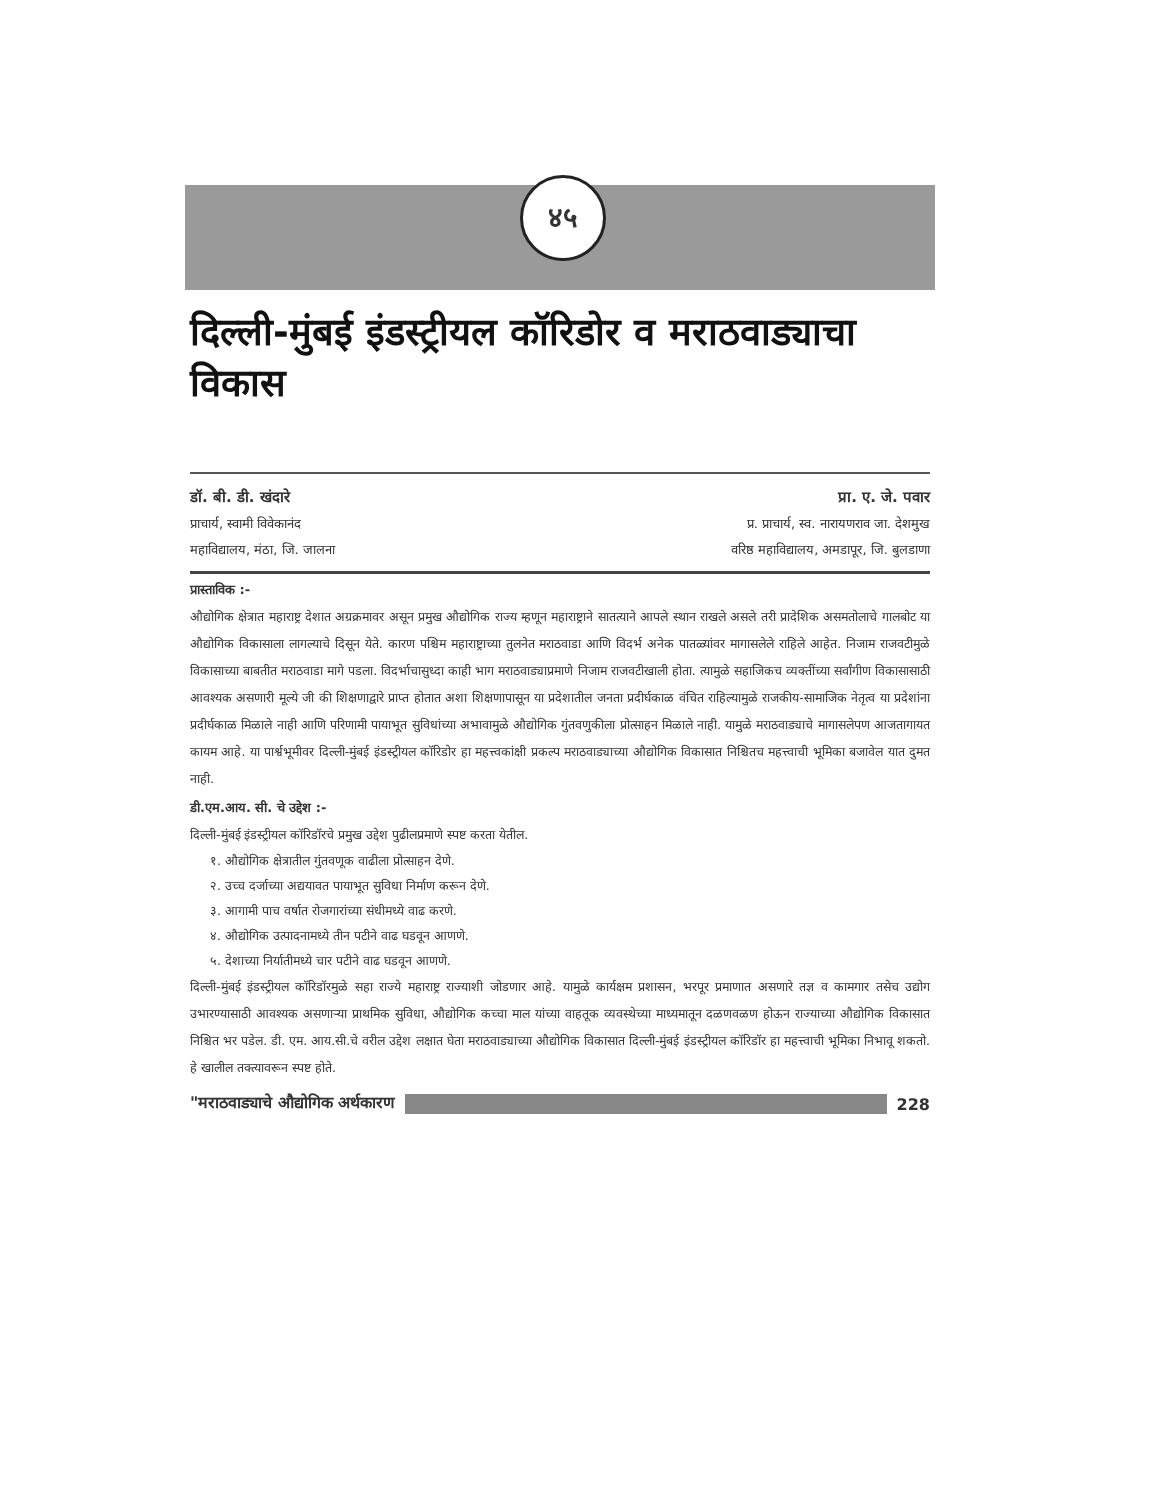४५
दिल्ली-मुंबई इंडस्ट्रीयल कॉरिडोर व मराठवाड्याचा विकास
डॉ. बी. डी. खंदारे
प्राचार्य, स्वामी विवेकानंद
महाविद्यालय, मंठा, जि. जालना
प्रा. ए. जे. पवार
प्र. प्राचार्य, स्व. नारायणराव जा. देशमुख
वरिष्ठ महाविद्यालय, अमडापूर, जि. बुलडाणा
प्रास्ताविक :-
औद्योगिक क्षेत्रात महाराष्ट्र देशात अग्रक्रमावर असून प्रमुख औद्योगिक राज्य म्हणून महाराष्ट्राने सातत्याने आपले स्थान राखले असले तरी प्रादेशिक असमतोलाचे गालबोट या औद्योगिक विकासाला लागल्याचे दिसून येते. कारण पश्चिम महाराष्ट्राच्या तुलनेत मराठवाडा आणि विदर्भ अनेक पातळ्यांवर मागासलेले राहिले आहेत. निजाम राजवटीमुळे विकासाच्या बाबतीत मराठवाडा मागे पडला. विदर्भाचासुध्दा काही भाग मराठवाड्याप्रमाणे निजाम राजवटीखाली होता. त्यामुळे सहाजिकच व्यक्तींच्या सर्वांगीण विकासासाठी आवश्यक असणारी मूल्ये जी की शिक्षणाद्वारे प्राप्त होतात अशा शिक्षणापासून या प्रदेशातील जनता प्रदीर्घकाळ वंचित राहिल्यामुळे राजकीय-सामाजिक नेतृत्व या प्रदेशांना प्रदीर्घकाळ मिळाले नाही आणि परिणामी पायाभूत सुविधांच्या अभावामुळे औद्योगिक गुंतवणुकीला प्रोत्साहन मिळाले नाही. यामुळे मराठवाड्याचे मागासलेपण आजतागायत कायम आहे. या पार्श्वभूमीवर दिल्ली-मुंबई इंडस्ट्रीयल कॉरिडोर हा महत्त्वकांक्षी प्रकल्प मराठवाड्याच्या औद्योगिक विकासात निश्चितच महत्त्वाची भूमिका बजावेल यात दुमत नाही.
डी.एम.आय. सी. चे उद्देश :-
दिल्ली-मुंबई इंडस्ट्रीयल कॉरिडॉरचे प्रमुख उद्देश पुढीलप्रमाणे स्पष्ट करता येतील.
१. औद्योगिक क्षेत्रातील गुंतवणूक वाढीला प्रोत्साहन देणे.
२. उच्च दर्जाच्या अद्ययावत पायाभूत सुविधा निर्माण करून देणे.
३. आगामी पाच वर्षात रोजगारांच्या संधीमध्ये वाढ करणे.
४. औद्योगिक उत्पादनामध्ये तीन पटीने वाढ घडवून आणणे.
५. देशाच्या निर्यातीमध्ये चार पटीने वाढ घडवून आणणे.
दिल्ली-मुंबई इंडस्ट्रीयल कॉरिडॉरमुळे सहा राज्ये महाराष्ट्र राज्याशी जोडणार आहे. यामुळे कार्यक्षम प्रशासन, भरपूर प्रमाणात असणारे तज्ञ व कामगार तसेच उद्योग उभारण्यासाठी आवश्यक असणाऱ्या प्राथमिक सुविधा, औद्योगिक कच्चा माल यांच्या वाहतूक व्यवस्थेच्या माध्यमातून दळणवळण होऊन राज्याच्या औद्योगिक विकासात निश्चित भर पडेल. डी. एम. आय.सी.चे वरील उद्देश लक्षात घेता मराठवाड्याच्या औद्योगिक विकासात दिल्ली-मुंबई इंडस्ट्रीयल कॉरिडॉर हा महत्त्वाची भूमिका निभावू शकतो. हे खालील तक्त्यावरून स्पष्ट होते.
"मराठवाड्याचे औद्योगिक अर्थकारण 228